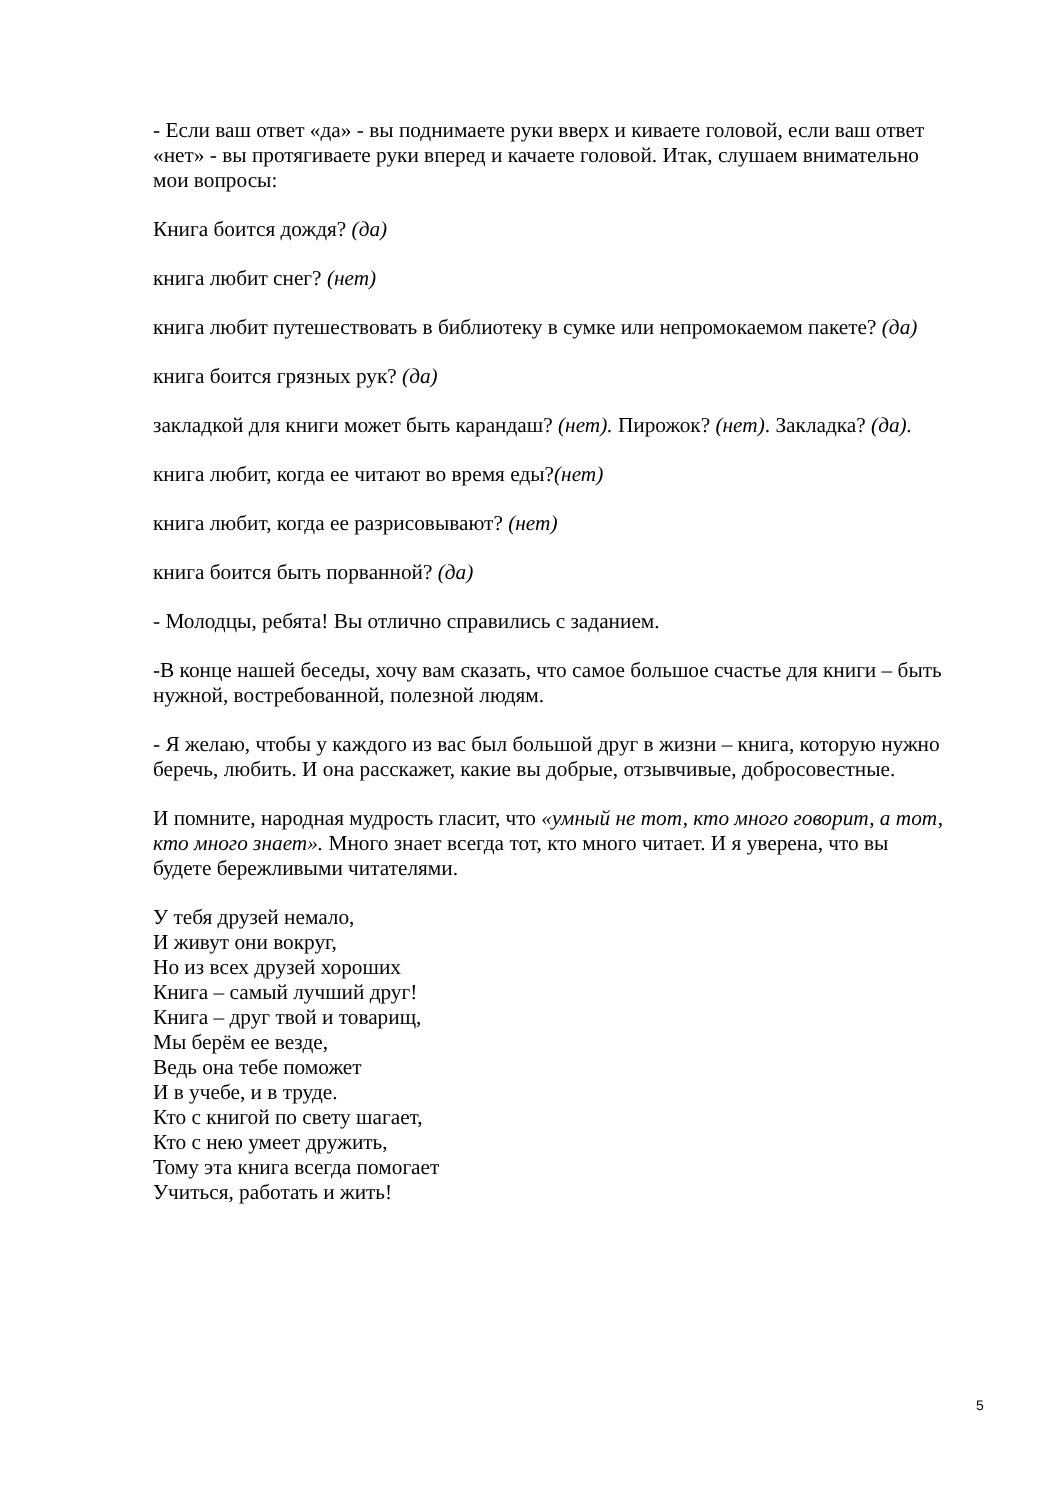- Если ваш ответ «да» - вы поднимаете руки вверх и киваете головой, если ваш ответ «нет» - вы протягиваете руки вперед и качаете головой. Итак, слушаем внимательно мои вопросы:
Книга боится дождя? (да)
книга любит снег? (нет)
книга любит путешествовать в библиотеку в сумке или непромокаемом пакете? (да)
книга боится грязных рук? (да)
закладкой для книги может быть карандаш? (нет). Пирожок? (нет). Закладка? (да).
книга любит, когда ее читают во время еды?(нет)
книга любит, когда ее разрисовывают? (нет)
книга боится быть порванной? (да)
- Молодцы, ребята! Вы отлично справились с заданием.
-В конце нашей беседы, хочу вам сказать, что самое большое счастье для книги – быть нужной, востребованной, полезной людям.
- Я желаю, чтобы у каждого из вас был большой друг в жизни – книга, которую нужно беречь, любить. И она расскажет, какие вы добрые, отзывчивые, добросовестные.
И помните, народная мудрость гласит, что «умный не тот, кто много говорит, а тот, кто много знает». Много знает всегда тот, кто много читает. И я уверена, что вы будете бережливыми читателями.
У тебя друзей немало,
И живут они вокруг,
Но из всех друзей хороших
Книга – самый лучший друг!
Книга – друг твой и товарищ,
Мы берём ее везде,
Ведь она тебе поможет
И в учебе, и в труде.
Кто с книгой по свету шагает,
Кто с нею умеет дружить,
Тому эта книга всегда помогает
Учиться, работать и жить!
5